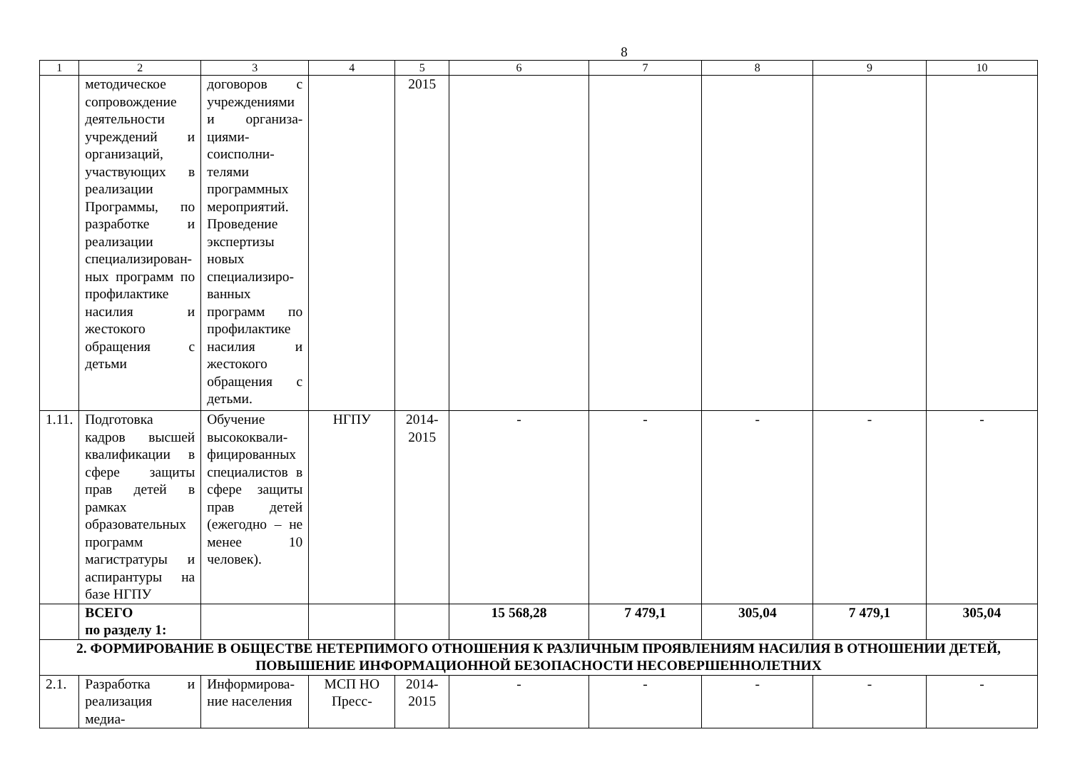8
| 1 | 2 | 3 | 4 | 5 | 6 | 7 | 8 | 9 | 10 |
| --- | --- | --- | --- | --- | --- | --- | --- | --- | --- |
| | методическое сопровождение деятельности учреждений и организаций, участвующих в реализации Программы, по разработке и реализации специализирован-ных программ по профилактике насилия и жестокого обращения с детьми | договоров с учреждениями и организа-циями-соисполни-телями программных мероприятий. Проведение экспертизы новых специализиро-ванных программ по профилактике насилия и жестокого обращения с детьми. | | 2015 | | | | | |
| 1.11. | Подготовка кадров высшей квалификации в сфере защиты прав детей в рамках образовательных программ магистратуры и аспирантуры на базе НГПУ | Обучение высококвали-фицированных специалистов в сфере защиты прав детей (ежегодно – не менее 10 человек). | НГПУ | 2014-2015 | - | - | - | - | - |
| | ВСЕГО по разделу 1: | | | | 15 568,28 | 7 479,1 | 305,04 | 7 479,1 | 305,04 |
| 2. ФОРМИРОВАНИЕ В ОБЩЕСТВЕ НЕТЕРПИМОГО ОТНОШЕНИЯ К РАЗЛИЧНЫМ ПРОЯВЛЕНИЯМ НАСИЛИЯ В ОТНОШЕНИИ ДЕТЕЙ, ПОВЫШЕНИЕ ИНФОРМАЦИОННОЙ БЕЗОПАСНОСТИ НЕСОВЕРШЕННОЛЕТНИХ | | | | | | | | | |
| 2.1. | Разработка и реализация медиа- | Информирова-ние населения | МСП НО Пресс- | 2014-2015 | - | - | - | - | - |